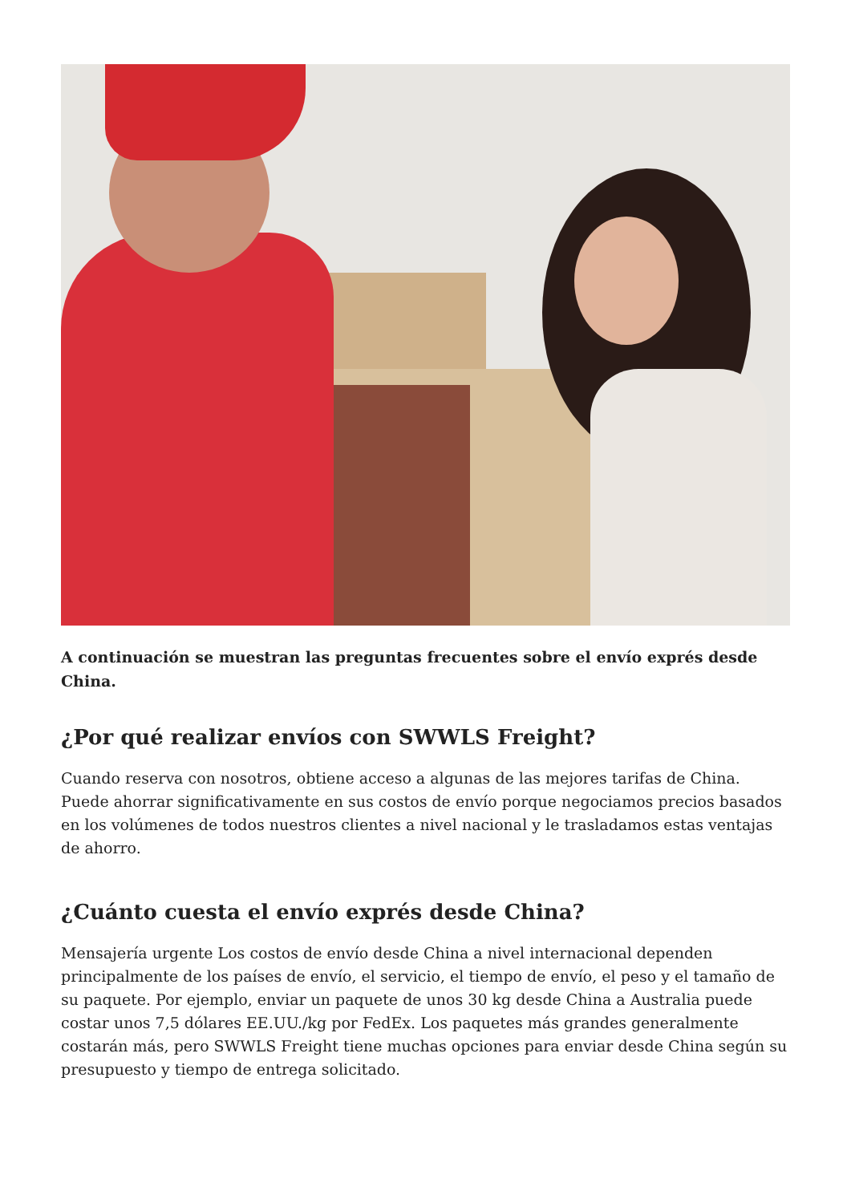A continuación se muestran las preguntas frecuentes sobre el envío exprés desde China.
¿Por qué realizar envíos con SWWLS Freight?
Cuando reserva con nosotros, obtiene acceso a algunas de las mejores tarifas de China. Puede ahorrar significativamente en sus costos de envío porque negociamos precios basados en los volúmenes de todos nuestros clientes a nivel nacional y le trasladamos estas ventajas de ahorro.
¿Cuánto cuesta el envío exprés desde China?
Mensajería urgente Los costos de envío desde China a nivel internacional dependen principalmente de los países de envío, el servicio, el tiempo de envío, el peso y el tamaño de su paquete. Por ejemplo, enviar un paquete de unos 30 kg desde China a Australia puede costar unos 7,5 dólares EE.UU./kg por FedEx. Los paquetes más grandes generalmente costarán más, pero SWWLS Freight tiene muchas opciones para enviar desde China según su presupuesto y tiempo de entrega solicitado.